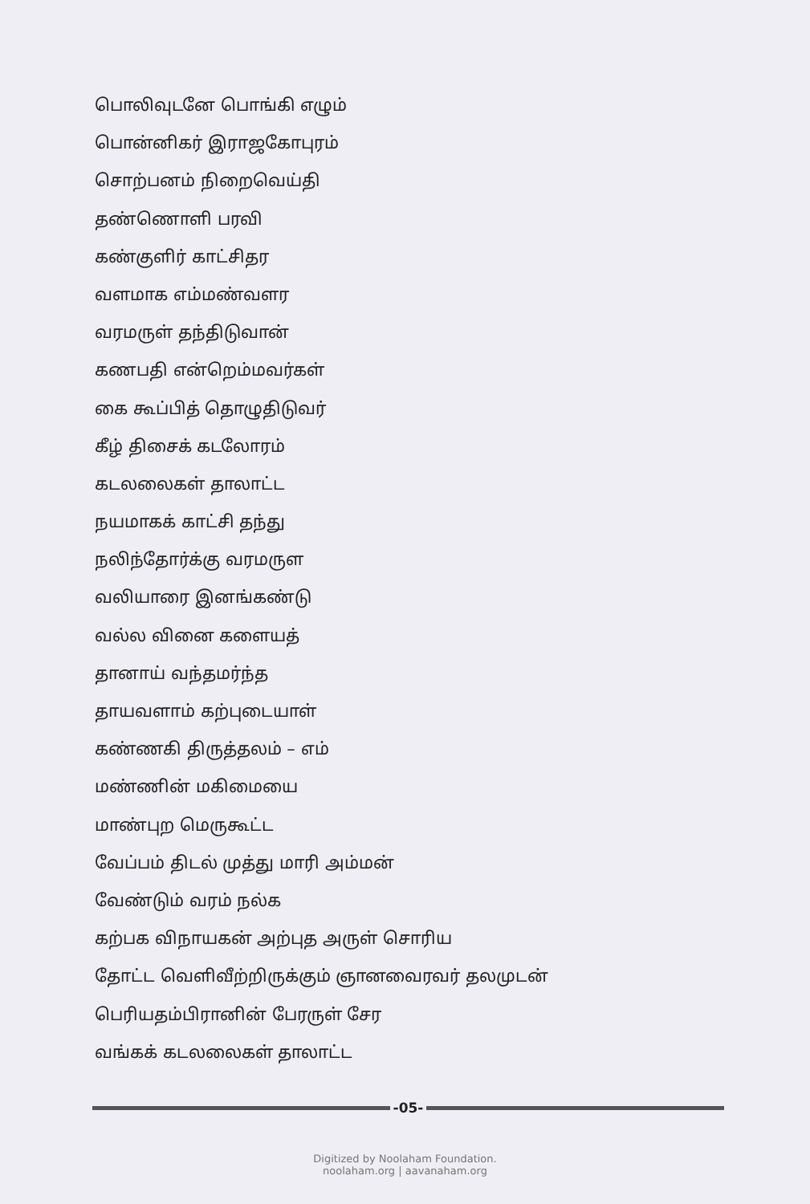பொலிவுடனே பொங்கி எழும்
பொன்னிகர் இராஜகோபுரம்
சொற்பனம் நிறைவெய்தி
தண்ணொளி பரவி
கண்குளிர் காட்சிதர
வளமாக எம்மண்வளர
வரமருள் தந்திடுவான்
கணபதி என்றெம்மவர்கள்
கை கூப்பித் தொழுதிடுவர்
கீழ் திசைக் கடலோரம்
கடலலைகள் தாலாட்ட
நயமாகக் காட்சி தந்து
நலிந்தோர்க்கு வரமருள
வலியாரை இனங்கண்டு
வல்ல வினை களையத்
தானாய் வந்தமர்ந்த
தாயவளாம் கற்புடையாள்
கண்ணகி திருத்தலம் – எம்
மண்ணின் மகிமையை
மாண்புற மெருகூட்ட
வேப்பம் திடல் முத்து மாரி அம்மன்
வேண்டும் வரம் நல்க
கற்பக விநாயகன் அற்புத அருள் சொரிய
தோட்ட வெளிவீற்றிருக்கும் ஞானவைரவர் தலமுடன்
பெரியதம்பிரானின் பேரருள் சேர
வங்கக் கடலலைகள் தாலாட்ட
-05-
Digitized by Noolaham Foundation.
noolaham.org | aavanaham.org